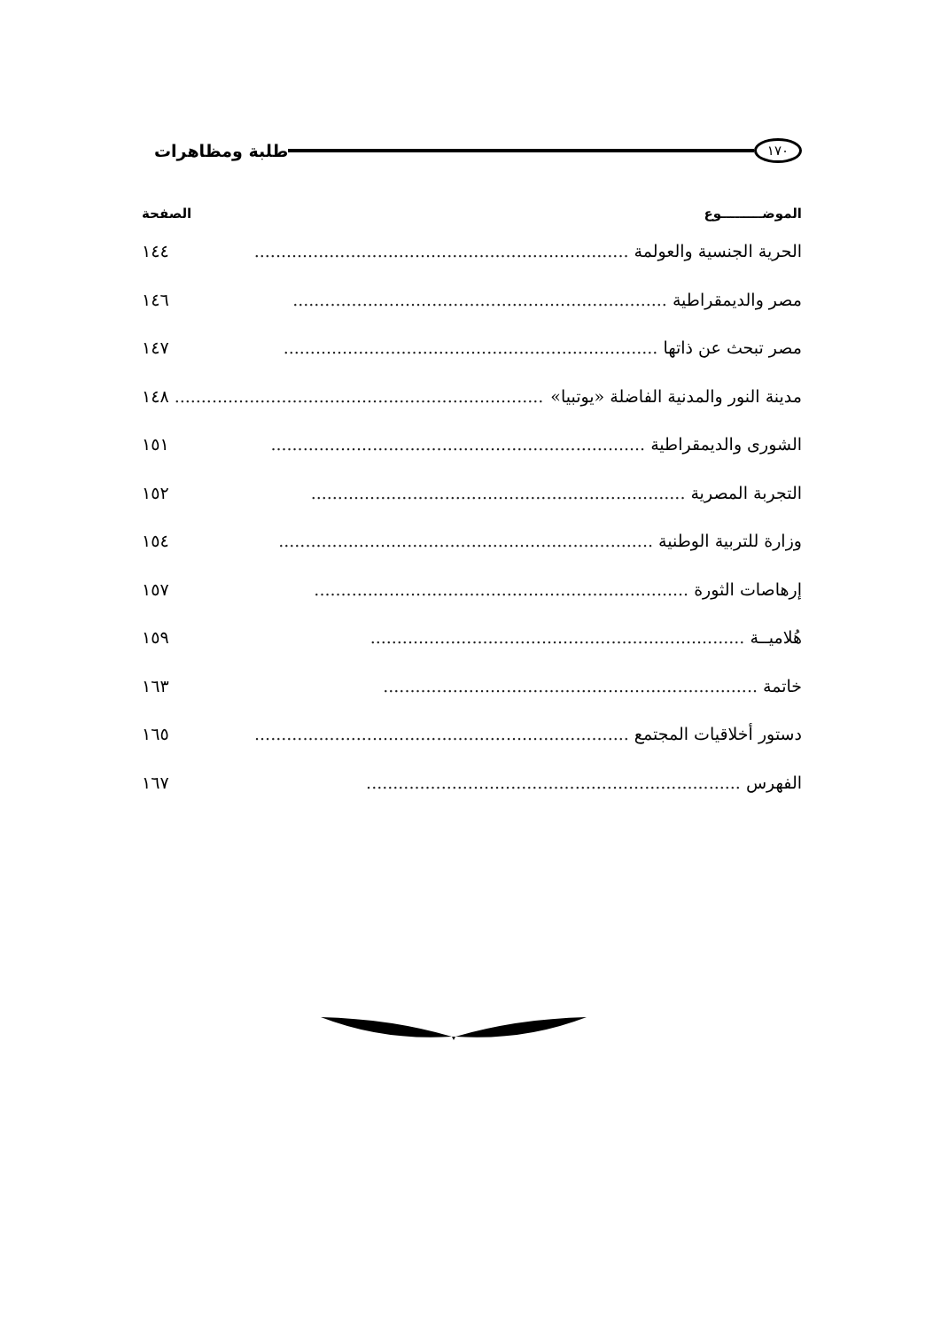١٧٠ طلبة ومظاهرات
الموضـــــــــوع الصفحة
الحرية الجنسية والعولمة...................................................................... ١٤٤
مصر والديمقراطية...................................................................... ١٤٦
مصر تبحث عن ذاتها...................................................................... ١٤٧
مدينة النور والمدنية الفاضلة «يوتبيا»...................................................................... ١٤٨
الشورى والديمقراطية...................................................................... ١٥١
التجربة المصرية...................................................................... ١٥٢
وزارة للتربية الوطنية...................................................................... ١٥٤
إرهاصات الثورة...................................................................... ١٥٧
هُلاميــة...................................................................... ١٥٩
خاتمة...................................................................... ١٦٣
دستور أخلاقيات المجتمع...................................................................... ١٦٥
الفهرس...................................................................... ١٦٧